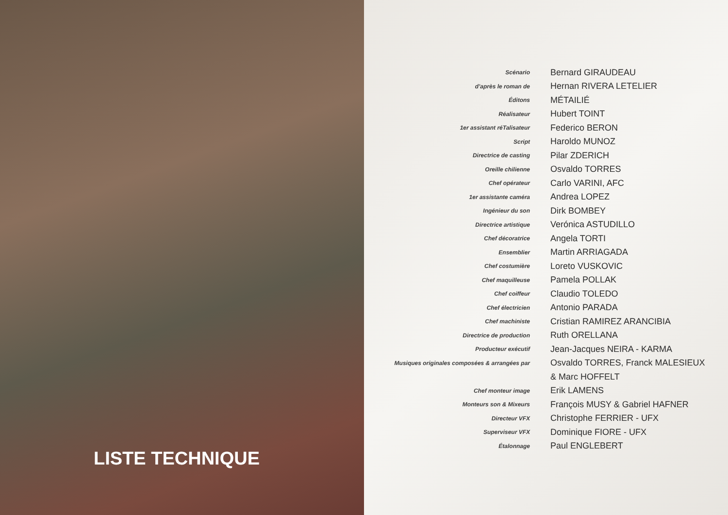LISTE TECHNIQUE
| Scénario | Bernard GIRAUDEAU |
| d’après le roman de | Hernan RIVERA LETELIER |
| Éditons | MÉTAILIÉ |
| Réalisateur | Hubert TOINT |
| 1er assistant réTalisateur | Federico BERON |
| Script | Haroldo MUNOZ |
| Directrice de casting | Pilar ZDERICH |
| Oreille chilienne | Osvaldo TORRES |
| Chef opérateur | Carlo VARINI, AFC |
| 1er assistante caméra | Andrea LOPEZ |
| Ingénieur du son | Dirk BOMBEY |
| Directrice artistique | Verónica ASTUDILLO |
| Chef décoratrice | Angela TORTI |
| Ensemblier | Martin ARRIAGADA |
| Chef costumière | Loreto VUSKOVIC |
| Chef maquilleuse | Pamela POLLAK |
| Chef coiffeur | Claudio TOLEDO |
| Chef électricien | Antonio PARADA |
| Chef machiniste | Cristian RAMIREZ ARANCIBIA |
| Directrice de production | Ruth ORELLANA |
| Producteur exécutif | Jean-Jacques NEIRA - KARMA |
| Musiques originales composées & arrangées par | Osvaldo TORRES, Franck MALESIEUX |
| | & Marc HOFFELT |
| Chef monteur image | Erik LAMENS |
| Monteurs son & Mixeurs | François MUSY & Gabriel HAFNER |
| Directeur VFX | Christophe FERRIER - UFX |
| Superviseur VFX | Dominique FIORE - UFX |
| Étalonnage | Paul ENGLEBERT |